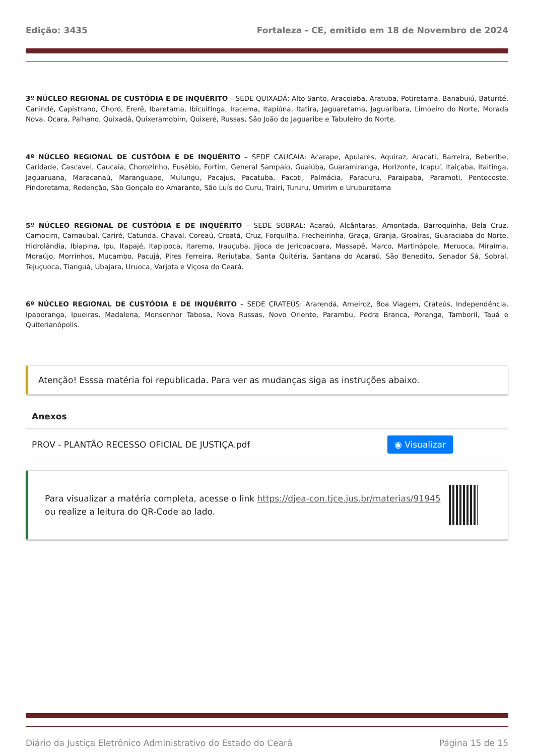Edição: 3435 Fortaleza - CE, emitido em 18 de Novembro de 2024
3º NÚCLEO REGIONAL DE CUSTÓDIA E DE INQUÉRITO – SEDE QUIXADÁ: Alto Santo, Aracoiaba, Aratuba, Potiretama, Banabuiú, Baturité, Canindé, Capistrano, Choró, Ererê, Ibaretama, Ibicuitinga, Iracema, Itapiúna, Itatira, Jaguaretama, Jaguaribara, Limoeiro do Norte, Morada Nova, Ocara, Palhano, Quixadá, Quixeramobim, Quixeré, Russas, São João do Jaguaribe e Tabuleiro do Norte.
4º NÚCLEO REGIONAL DE CUSTÓDIA E DE INQUÉRITO – SEDE CAUCAIA: Acarape, Apuiarés, Aquiraz, Aracati, Barreira, Beberibe, Caridade, Cascavel, Caucaia, Chorozinho, Eusébio, Fortim, General Sampaio, Guaiúba, Guaramiranga, Horizonte, Icapuí, Itaiçaba, Itaitinga, Jaguaruana, Maracanaú, Maranguape, Mulungu, Pacajus, Pacatuba, Pacoti, Palmácia, Paracuru, Paraipaba, Paramoti, Pentecoste, Pindoretama, Redenção, São Gonçalo do Amarante, São Luís do Curu, Trairi, Tururu, Umirim e Uruburetama
5º NÚCLEO REGIONAL DE CUSTÓDIA E DE INQUÉRITO – SEDE SOBRAL: Acaraú, Alcântaras, Amontada, Barroquinha, Bela Cruz, Camocim, Carnaubal, Cariré, Catunda, Chaval, Coreaú, Croatá, Cruz, Forquilha, Frecheirinha, Graça, Granja, Groaíras, Guaraciaba do Norte, Hidrolândia, Ibiapina, Ipu, Itapajé, Itapipoca, Itarema, Irauçuba, Jijoca de Jericoacoara, Massapê, Marco, Martinópole, Meruoca, Miraíma, Moraújo, Morrinhos, Mucambo, Pacujá, Pires Ferreira, Reriutaba, Santa Quitéria, Santana do Acaraú, São Benedito, Senador Sá, Sobral, Tejuçuoca, Tianguá, Ubajara, Uruoca, Varjota e Viçosa do Ceará.
6º NÚCLEO REGIONAL DE CUSTÓDIA E DE INQUÉRITO – SEDE CRATEÚS: Ararendá, Arneiroz, Boa Viagem, Crateús, Independência, Ipaporanga, Ipueiras, Madalena, Monsenhor Tabosa, Nova Russas, Novo Oriente, Parambu, Pedra Branca, Poranga, Tamboril, Tauá e Quiterianópolis.
Atenção! Esssa matéria foi republicada. Para ver as mudanças siga as instruções abaixo.
Anexos
PROV - PLANTÃO RECESSO OFICIAL DE JUSTIÇA.pdf ◉ Visualizar
Para visualizar a matéria completa, acesse o link https://djea-con.tjce.jus.br/materias/91945 ou realize a leitura do QR-Code ao lado.
Diário da Justiça Eletrônico Administrativo do Estado do Ceará Página 15 de 15